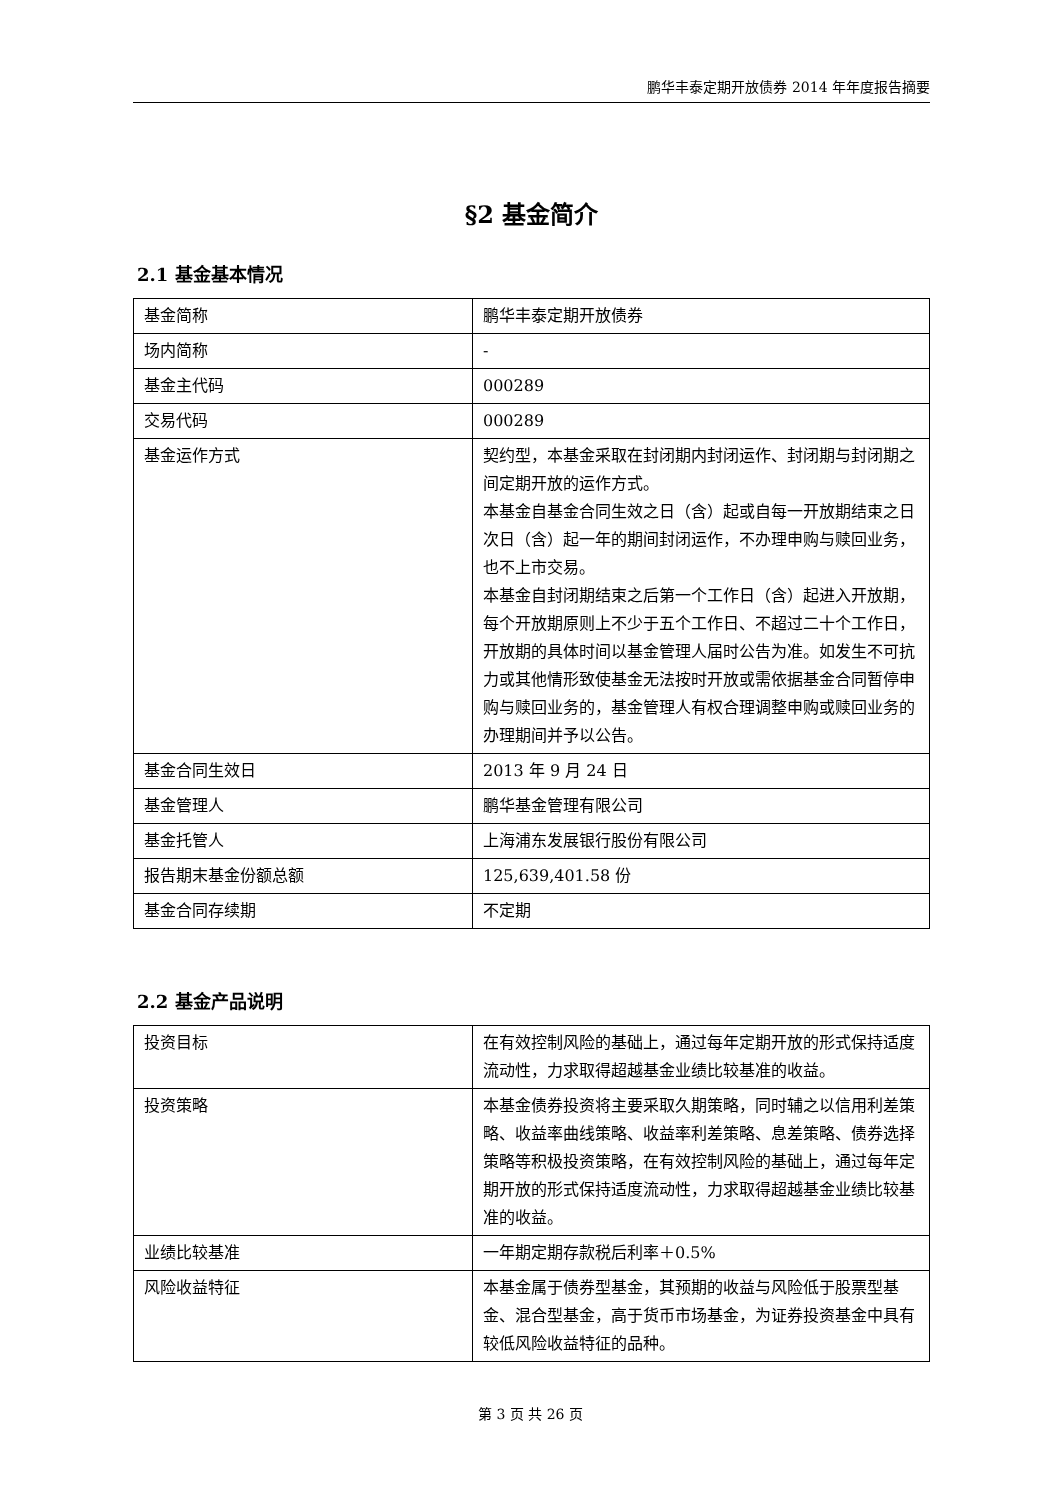鹏华丰泰定期开放债券 2014 年年度报告摘要
§2 基金简介
2.1 基金基本情况
| 基金简称 | 鹏华丰泰定期开放债券 |
| 场内简称 | - |
| 基金主代码 | 000289 |
| 交易代码 | 000289 |
| 基金运作方式 | 契约型，本基金采取在封闭期内封闭运作、封闭期与封闭期之间定期开放的运作方式。 本基金自基金合同生效之日（含）起或自每一开放期结束之日次日（含）起一年的期间封闭运作，不办理申购与赎回业务，也不上市交易。 本基金自封闭期结束之后第一个工作日（含）起进入开放期，每个开放期原则上不少于五个工作日、不超过二十个工作日，开放期的具体时间以基金管理人届时公告为准。如发生不可抗力或其他情形致使基金无法按时开放或需依据基金合同暂停申购与赎回业务的，基金管理人有权合理调整申购或赎回业务的办理期间并予以公告。 |
| 基金合同生效日 | 2013 年 9 月 24 日 |
| 基金管理人 | 鹏华基金管理有限公司 |
| 基金托管人 | 上海浦东发展银行股份有限公司 |
| 报告期末基金份额总额 | 125,639,401.58 份 |
| 基金合同存续期 | 不定期 |
2.2 基金产品说明
| 投资目标 | 在有效控制风险的基础上，通过每年定期开放的形式保持适度流动性，力求取得超越基金业绩比较基准的收益。 |
| 投资策略 | 本基金债券投资将主要采取久期策略，同时辅之以信用利差策略、收益率曲线策略、收益率利差策略、息差策略、债券选择策略等积极投资策略，在有效控制风险的基础上，通过每年定期开放的形式保持适度流动性，力求取得超越基金业绩比较基准的收益。 |
| 业绩比较基准 | 一年期定期存款税后利率＋0.5% |
| 风险收益特征 | 本基金属于债券型基金，其预期的收益与风险低于股票型基金、混合型基金，高于货币市场基金，为证券投资基金中具有较低风险收益特征的品种。 |
第 3 页 共 26 页